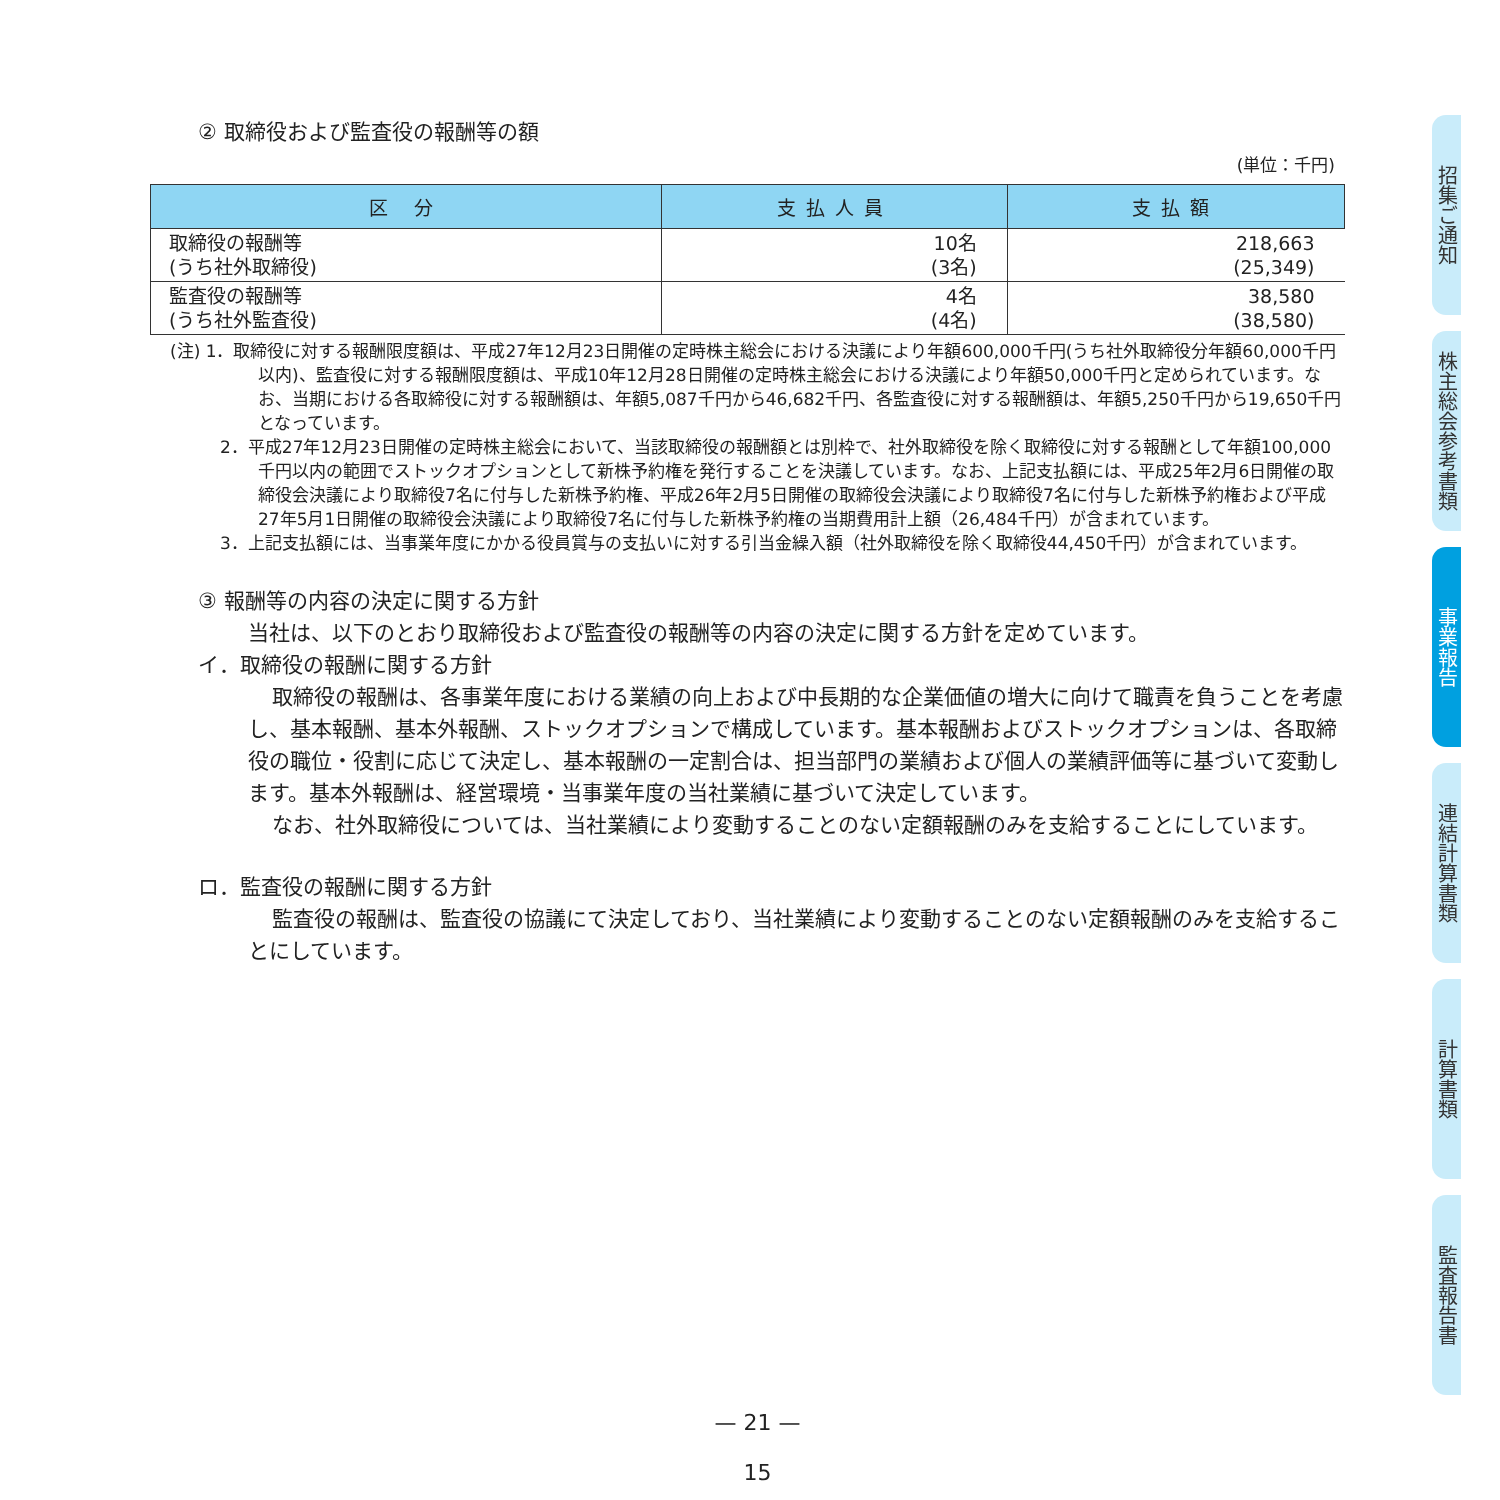② 取締役および監査役の報酬等の額
(単位：千円)
| 区 分 | 支払人員 | 支払額 |
| --- | --- | --- |
| 取締役の報酬等 (うち社外取締役) | 10名 (3名) | 218,663 (25,349) |
| 監査役の報酬等 (うち社外監査役) | 4名 (4名) | 38,580 (38,580) |
(注) 1．取締役に対する報酬限度額は、平成27年12月23日開催の定時株主総会における決議により年額600,000千円(うち社外取締役分年額60,000千円以内)、監査役に対する報酬限度額は、平成10年12月28日開催の定時株主総会における決議により年額50,000千円と定められています。なお、当期における各取締役に対する報酬額は、年額5,087千円から46,682千円、各監査役に対する報酬額は、年額5,250千円から19,650千円となっています。
2．平成27年12月23日開催の定時株主総会において、当該取締役の報酬額とは別枠で、社外取締役を除く取締役に対する報酬として年額100,000千円以内の範囲でストックオプションとして新株予約権を発行することを決議しています。なお、上記支払額には、平成25年2月6日開催の取締役会決議により取締役7名に付与した新株予約権、平成26年2月5日開催の取締役会決議により取締役7名に付与した新株予約権および平成27年5月1日開催の取締役会決議により取締役7名に付与した新株予約権の当期費用計上額（26,484千円）が含まれています。
3．上記支払額には、当事業年度にかかる役員賞与の支払いに対する引当金繰入額（社外取締役を除く取締役44,450千円）が含まれています。
③ 報酬等の内容の決定に関する方針
当社は、以下のとおり取締役および監査役の報酬等の内容の決定に関する方針を定めています。
イ．取締役の報酬に関する方針
取締役の報酬は、各事業年度における業績の向上および中長期的な企業価値の増大に向けて職責を負うことを考慮し、基本報酬、基本外報酬、ストックオプションで構成しています。基本報酬およびストックオプションは、各取締役の職位・役割に応じて決定し、基本報酬の一定割合は、担当部門の業績および個人の業績評価等に基づいて変動します。基本外報酬は、経営環境・当事業年度の当社業績に基づいて決定しています。
なお、社外取締役については、当社業績により変動することのない定額報酬のみを支給することにしています。
ロ．監査役の報酬に関する方針
監査役の報酬は、監査役の協議にて決定しており、当社業績により変動することのない定額報酬のみを支給することにしています。
招集ご通知
株主総会参考書類
事業報告
連結計算書類
計算書類
監査報告書
— 21 —
15